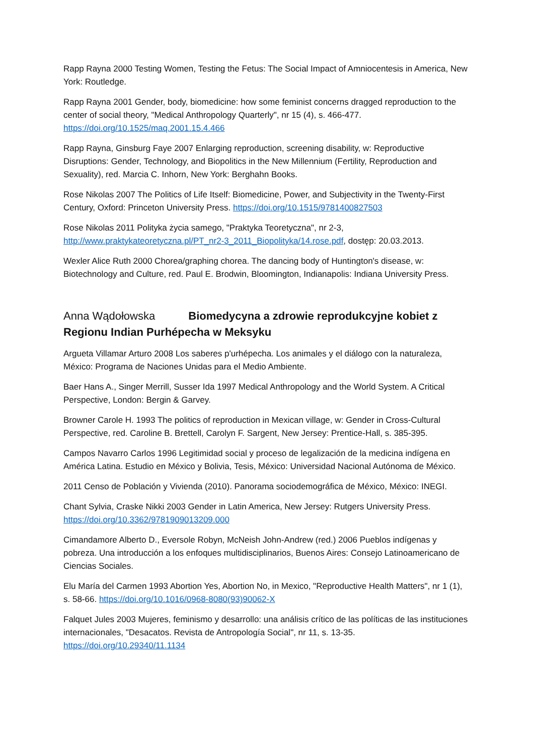Rapp Rayna 2000 Testing Women, Testing the Fetus: The Social Impact of Amniocentesis in America, New York: Routledge.
Rapp Rayna 2001 Gender, body, biomedicine: how some feminist concerns dragged reproduction to the center of social theory, "Medical Anthropology Quarterly", nr 15 (4), s. 466-477. https://doi.org/10.1525/maq.2001.15.4.466
Rapp Rayna, Ginsburg Faye 2007 Enlarging reproduction, screening disability, w: Reproductive Disruptions: Gender, Technology, and Biopolitics in the New Millennium (Fertility, Reproduction and Sexuality), red. Marcia C. Inhorn, New York: Berghahn Books.
Rose Nikolas 2007 The Politics of Life Itself: Biomedicine, Power, and Subjectivity in the Twenty-First Century, Oxford: Princeton University Press. https://doi.org/10.1515/9781400827503
Rose Nikolas 2011 Polityka życia samego, "Praktyka Teoretyczna", nr 2-3, http://www.praktykateoretyczna.pl/PT_nr2-3_2011_Biopolityka/14.rose.pdf, dostęp: 20.03.2013.
Wexler Alice Ruth 2000 Chorea/graphing chorea. The dancing body of Huntington's disease, w: Biotechnology and Culture, red. Paul E. Brodwin, Bloomington, Indianapolis: Indiana University Press.
Anna Wądołowska Biomedycyna a zdrowie reprodukcyjne kobiet z Regionu Indian Purhépecha w Meksyku
Argueta Villamar Arturo 2008 Los saberes p'urhépecha. Los animales y el diálogo con la naturaleza, México: Programa de Naciones Unidas para el Medio Ambiente.
Baer Hans A., Singer Merrill, Susser Ida 1997 Medical Anthropology and the World System. A Critical Perspective, London: Bergin & Garvey.
Browner Carole H. 1993 The politics of reproduction in Mexican village, w: Gender in Cross-Cultural Perspective, red. Caroline B. Brettell, Carolyn F. Sargent, New Jersey: Prentice-Hall, s. 385-395.
Campos Navarro Carlos 1996 Legitimidad social y proceso de legalización de la medicina indígena en América Latina. Estudio en México y Bolivia, Tesis, México: Universidad Nacional Autónoma de México.
2011 Censo de Población y Vivienda (2010). Panorama sociodemográfica de México, México: INEGI.
Chant Sylvia, Craske Nikki 2003 Gender in Latin America, New Jersey: Rutgers University Press. https://doi.org/10.3362/9781909013209.000
Cimandamore Alberto D., Eversole Robyn, McNeish John-Andrew (red.) 2006 Pueblos indígenas y pobreza. Una introducción a los enfoques multidisciplinarios, Buenos Aires: Consejo Latinoamericano de Ciencias Sociales.
Elu María del Carmen 1993 Abortion Yes, Abortion No, in Mexico, "Reproductive Health Matters", nr 1 (1), s. 58-66. https://doi.org/10.1016/0968-8080(93)90062-X
Falquet Jules 2003 Mujeres, feminismo y desarrollo: una análisis crítico de las políticas de las instituciones internacionales, "Desacatos. Revista de Antropología Social", nr 11, s. 13-35. https://doi.org/10.29340/11.1134